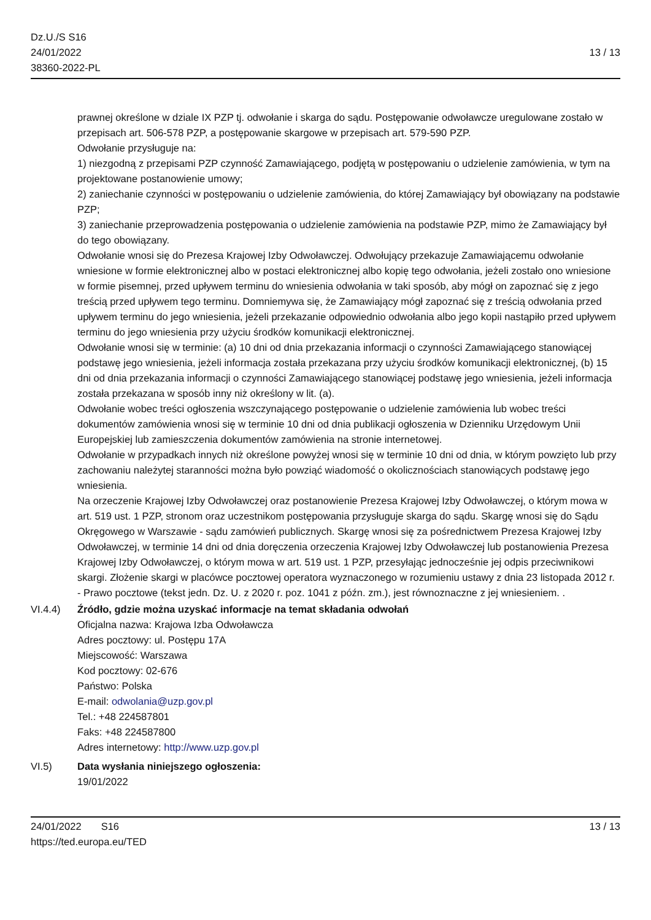Dz.U./S S16
24/01/2022
38360-2022-PL
13 / 13
prawnej określone w dziale IX PZP tj. odwołanie i skarga do sądu. Postępowanie odwoławcze uregulowane zostało w przepisach art. 506-578 PZP, a postępowanie skargowe w przepisach art. 579-590 PZP.
Odwołanie przysługuje na:
1) niezgodną z przepisami PZP czynność Zamawiającego, podjętą w postępowaniu o udzielenie zamówienia, w tym na projektowane postanowienie umowy;
2) zaniechanie czynności w postępowaniu o udzielenie zamówienia, do której Zamawiający był obowiązany na podstawie PZP;
3) zaniechanie przeprowadzenia postępowania o udzielenie zamówienia na podstawie PZP, mimo że Zamawiający był do tego obowiązany.
Odwołanie wnosi się do Prezesa Krajowej Izby Odwoławczej. Odwołujący przekazuje Zamawiającemu odwołanie wniesione w formie elektronicznej albo w postaci elektronicznej albo kopię tego odwołania, jeżeli zostało ono wniesione w formie pisemnej, przed upływem terminu do wniesienia odwołania w taki sposób, aby mógł on zapoznać się z jego treścią przed upływem tego terminu. Domniemywa się, że Zamawiający mógł zapoznać się z treścią odwołania przed upływem terminu do jego wniesienia, jeżeli przekazanie odpowiednio odwołania albo jego kopii nastąpiło przed upływem terminu do jego wniesienia przy użyciu środków komunikacji elektronicznej.
Odwołanie wnosi się w terminie: (a) 10 dni od dnia przekazania informacji o czynności Zamawiającego stanowiącej podstawę jego wniesienia, jeżeli informacja została przekazana przy użyciu środków komunikacji elektronicznej, (b) 15 dni od dnia przekazania informacji o czynności Zamawiającego stanowiącej podstawę jego wniesienia, jeżeli informacja została przekazana w sposób inny niż określony w lit. (a).
Odwołanie wobec treści ogłoszenia wszczynającego postępowanie o udzielenie zamówienia lub wobec treści dokumentów zamówienia wnosi się w terminie 10 dni od dnia publikacji ogłoszenia w Dzienniku Urzędowym Unii Europejskiej lub zamieszczenia dokumentów zamówienia na stronie internetowej.
Odwołanie w przypadkach innych niż określone powyżej wnosi się w terminie 10 dni od dnia, w którym powzięto lub przy zachowaniu należytej staranności można było powziąć wiadomość o okolicznościach stanowiących podstawę jego wniesienia.
Na orzeczenie Krajowej Izby Odwoławczej oraz postanowienie Prezesa Krajowej Izby Odwoławczej, o którym mowa w art. 519 ust. 1 PZP, stronom oraz uczestnikom postępowania przysługuje skarga do sądu. Skargę wnosi się do Sądu Okręgowego w Warszawie - sądu zamówień publicznych. Skargę wnosi się za pośrednictwem Prezesa Krajowej Izby Odwoławczej, w terminie 14 dni od dnia doręczenia orzeczenia Krajowej Izby Odwoławczej lub postanowienia Prezesa Krajowej Izby Odwoławczej, o którym mowa w art. 519 ust. 1 PZP, przesyłając jednocześnie jej odpis przeciwnikowi skargi. Złożenie skargi w placówce pocztowej operatora wyznaczonego w rozumieniu ustawy z dnia 23 listopada 2012 r. - Prawo pocztowe (tekst jedn. Dz. U. z 2020 r. poz. 1041 z późn. zm.), jest równoznaczne z jej wniesieniem. .
VI.4.4) Źródło, gdzie można uzyskać informacje na temat składania odwołań
Oficjalna nazwa: Krajowa Izba Odwoławcza
Adres pocztowy: ul. Postępu 17A
Miejscowość: Warszawa
Kod pocztowy: 02-676
Państwo: Polska
E-mail: odwolania@uzp.gov.pl
Tel.: +48 224587801
Faks: +48 224587800
Adres internetowy: http://www.uzp.gov.pl
VI.5) Data wysłania niniejszego ogłoszenia:
19/01/2022
24/01/2022 S16 13 / 13
https://ted.europa.eu/TED